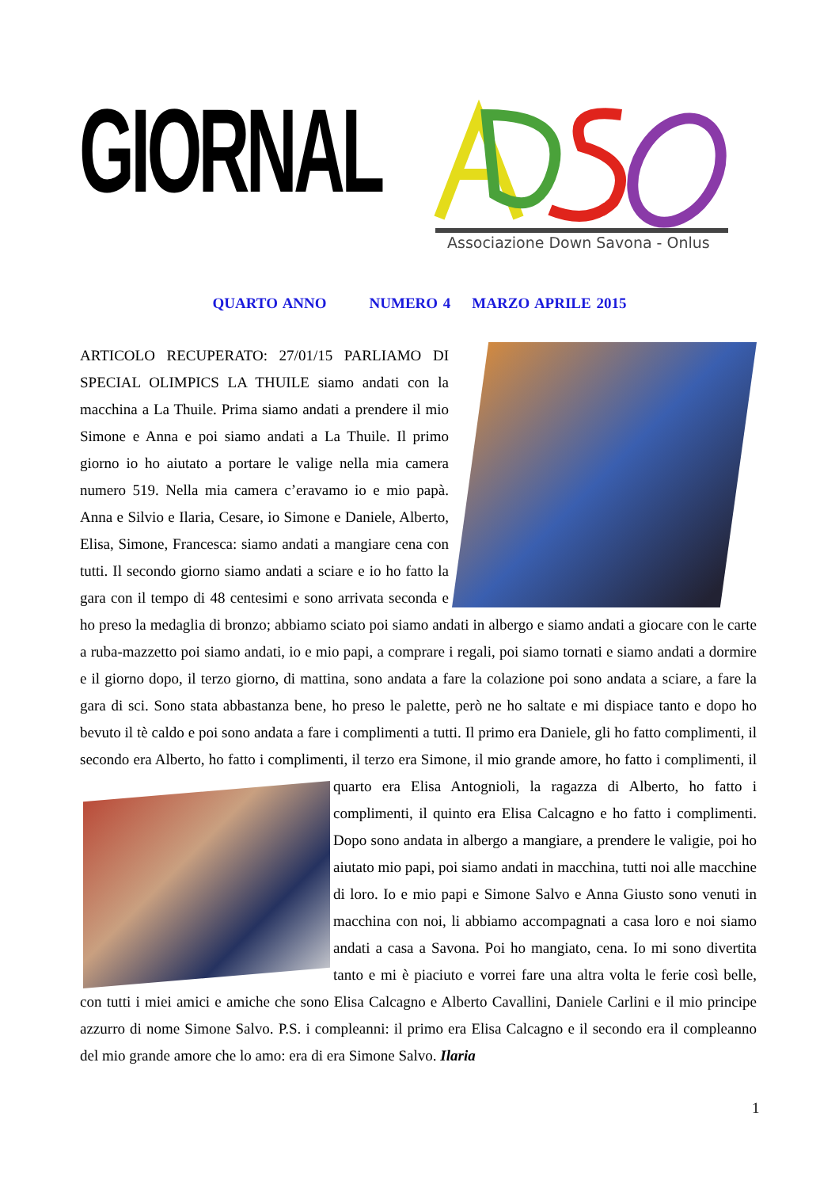GIORNAL
Associazione Down Savona - Onlus
QUARTO ANNO NUMERO 4 MARZO APRILE 2015
ARTICOLO RECUPERATO: 27/01/15 PARLIAMO DI SPECIAL OLIMPICS LA THUILE siamo andati con la macchina a La Thuile. Prima siamo andati a prendere il mio Simone e Anna e poi siamo andati a La Thuile. Il primo giorno io ho aiutato a portare le valige nella mia camera numero 519. Nella mia camera c’eravamo io e mio papà. Anna e Silvio e Ilaria, Cesare, io Simone e Daniele, Alberto, Elisa, Simone, Francesca: siamo andati a mangiare cena con tutti. Il secondo giorno siamo andati a sciare e io ho fatto la gara con il tempo di 48 centesimi e sono arrivata seconda e ho preso la medaglia di bronzo; abbiamo sciato poi siamo andati in albergo e siamo andati a giocare con le carte a ruba-mazzetto poi siamo andati, io e mio papi, a comprare i regali, poi siamo tornati e siamo andati a dormire e il giorno dopo, il terzo giorno, di mattina, sono andata a fare la colazione poi sono andata a sciare, a fare la gara di sci. Sono stata abbastanza bene, ho preso le palette, però ne ho saltate e mi dispiace tanto e dopo ho bevuto il tè caldo e poi sono andata a fare i complimenti a tutti. Il primo era Daniele, gli ho fatto complimenti, il secondo era Alberto, ho fatto i complimenti, il terzo era Simone, il mio grande amore, ho fatto i complimenti, il quarto
era Elisa Antognioli, la ragazza di Alberto, ho fatto i complimenti, il quinto era Elisa Calcagno e ho fatto i complimenti. Dopo sono andata in albergo a mangiare, a prendere le valigie, poi ho aiutato mio papi, poi siamo andati in macchina, tutti noi alle macchine di loro. Io e mio papi e Simone Salvo e Anna Giusto sono venuti in macchina con noi, li abbiamo accompagnati a casa loro e noi siamo andati a casa a Savona. Poi ho mangiato, cena. Io mi sono divertita tanto e mi è piaciuto e vorrei fare una altra volta le ferie così belle, con tutti i miei amici e amiche che sono Elisa Calcagno e Alberto Cavallini, Daniele Carlini e il mio principe azzurro di nome Simone Salvo. P.S. i compleanni: il primo era Elisa Calcagno e il secondo era il compleanno del mio grande amore che lo amo: era di era Simone Salvo. Ilaria
1